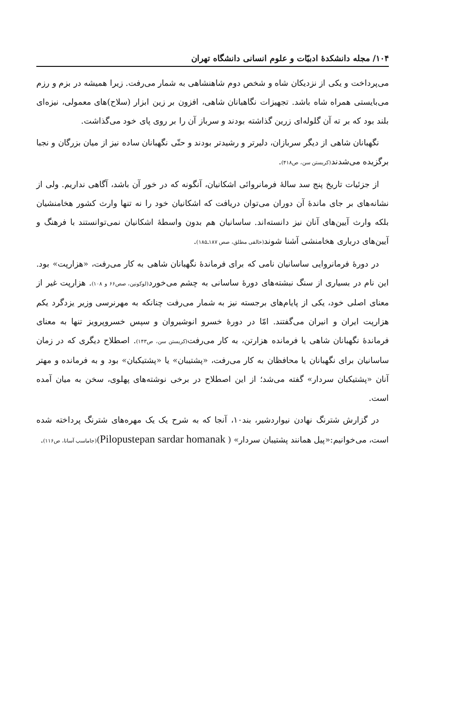۱۰۴/ مجله دانشکدهٔ ادبیّات و علوم انسانی دانشگاه تهران
می‌پرداخت و یکی از نزدیکان شاه و شخص دوم شاهنشاهی به شمار می‌رفت. زیرا همیشه در بزم و رزم می‌بایستی همراه شاه باشد. تجهیزات نگاهبانان شاهی، افزون بر زین ابزار (سلاح)های معمولی، نیزه‌ای بلند بود که بر ته آن گلوله‌ای زرین گذاشته بودند و سرباز آن را بر روی پای خود می‌گذاشت.
نگهبانان شاهی از دیگر سربازان، دلیرتر و رشیدتر بودند و حتّی نگهبانان ساده نیز از میان بزرگان و نجبا برگزیده می‌شدند(کریستن سن، ص۴۱۸).
از جزئیات تاریخ پنج سد سالهٔ فرمانروائی اشکانیان، آنگونه که در خور آن باشد، آگاهی نداریم. ولی از نشانه‌های بر جای ماندهٔ آن دوران می‌توان دریافت که اشکانیان خود را نه تنها وارث کشور هخامنشیان بلکه وارث آیین‌های آنان نیز دانسته‌اند. ساسانیان هم بدون واسطهٔ اشکانیان نمی‌توانستند با فرهنگ و آیین‌های درباری هخامنشی آشنا شوند(خالقی مطلق، صص ۱۸۷ـ۱۸۵).
در دورهٔ فرمانروایی ساسانیان نامی که برای فرماندهٔ نگهبانان شاهی به کار می‌رفت، «هزارپت» بود. این نام در بسیاری از سنگ نبشته‌های دورهٔ ساسانی به چشم می‌خورد(لوکونین، صص۶۶ و ۱۰۸). هزارپت غیر از معنای اصلی خود، یکی از پایام‌های برجسته نیز به شمار می‌رفت چنانکه به مهرنرسی وزیر یزدگرد یکم هزارپت ایران و انیران می‌گفتند. امّا در دورهٔ خسرو انوشیروان و سپس خسروپرویز تنها به معنای فرماندهٔ نگهبانان شاهی یا فرمانده هزارتن، به کار می‌رفت(کریستن سن، ص۱۴۳). اصطلاح دیگری که در زمان ساسانیان برای نگهبانان یا محافظان به کار می‌رفت، «پشتیبان» یا «پشتیکبان» بود و به فرمانده و مهتر آنان «پشتیکبان سردار» گفته می‌شد؛ از این اصطلاح در برخی نوشته‌های پهلوی، سخن به میان آمده است.
در گزارش شترنگ نهادن نیواردشیر، بند۱۰، آنجا که به شرح یک یک مهره‌های شترنگ پرداخته شده است، می‌خوانیم:«پیل همانند پشتیبان سردار» ( Pilopustepan sardar homanak)(جاماسپ آسانا، ص۱۱۶).